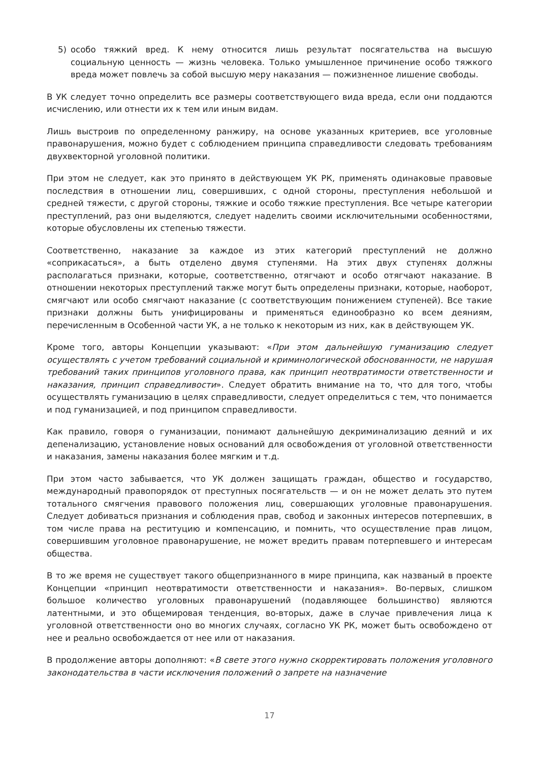5) особо тяжкий вред. К нему относится лишь результат посягательства на высшую социальную ценность — жизнь человека. Только умышленное причинение особо тяжкого вреда может повлечь за собой высшую меру наказания — пожизненное лишение свободы.
В УК следует точно определить все размеры соответствующего вида вреда, если они поддаются исчислению, или отнести их к тем или иным видам.
Лишь выстроив по определенному ранжиру, на основе указанных критериев, все уголовные правонарушения, можно будет с соблюдением принципа справедливости следовать требованиям двухвекторной уголовной политики.
При этом не следует, как это принято в действующем УК РК, применять одинаковые правовые последствия в отношении лиц, совершивших, с одной стороны, преступления небольшой и средней тяжести, с другой стороны, тяжкие и особо тяжкие преступления. Все четыре категории преступлений, раз они выделяются, следует наделить своими исключительными особенностями, которые обусловлены их степенью тяжести.
Соответственно, наказание за каждое из этих категорий преступлений не должно «соприкасаться», а быть отделено двумя ступенями. На этих двух ступенях должны располагаться признаки, которые, соответственно, отягчают и особо отягчают наказание. В отношении некоторых преступлений также могут быть определены признаки, которые, наоборот, смягчают или особо смягчают наказание (с соответствующим понижением ступеней). Все такие признаки должны быть унифицированы и применяться единообразно ко всем деяниям, перечисленным в Особенной части УК, а не только к некоторым из них, как в действующем УК.
Кроме того, авторы Концепции указывают: «При этом дальнейшую гуманизацию следует осуществлять с учетом требований социальной и криминологической обоснованности, не нарушая требований таких принципов уголовного права, как принцип неотвратимости ответственности и наказания, принцип справедливости». Следует обратить внимание на то, что для того, чтобы осуществлять гуманизацию в целях справедливости, следует определиться с тем, что понимается и под гуманизацией, и под принципом справедливости.
Как правило, говоря о гуманизации, понимают дальнейшую декриминализацию деяний и их депенализацию, установление новых оснований для освобождения от уголовной ответственности и наказания, замены наказания более мягким и т.д.
При этом часто забывается, что УК должен защищать граждан, общество и государство, международный правопорядок от преступных посягательств — и он не может делать это путем тотального смягчения правового положения лиц, совершающих уголовные правонарушения. Следует добиваться признания и соблюдения прав, свобод и законных интересов потерпевших, в том числе права на реституцию и компенсацию, и помнить, что осуществление прав лицом, совершившим уголовное правонарушение, не может вредить правам потерпевшего и интересам общества.
В то же время не существует такого общепризнанного в мире принципа, как названый в проекте Концепции «принцип неотвратимости ответственности и наказания». Во-первых, слишком большое количество уголовных правонарушений (подавляющее большинство) являются латентными, и это общемировая тенденция, во-вторых, даже в случае привлечения лица к уголовной ответственности оно во многих случаях, согласно УК РК, может быть освобождено от нее и реально освобождается от нее или от наказания.
В продолжение авторы дополняют: «В свете этого нужно скорректировать положения уголовного законодательства в части исключения положений о запрете на назначение
17